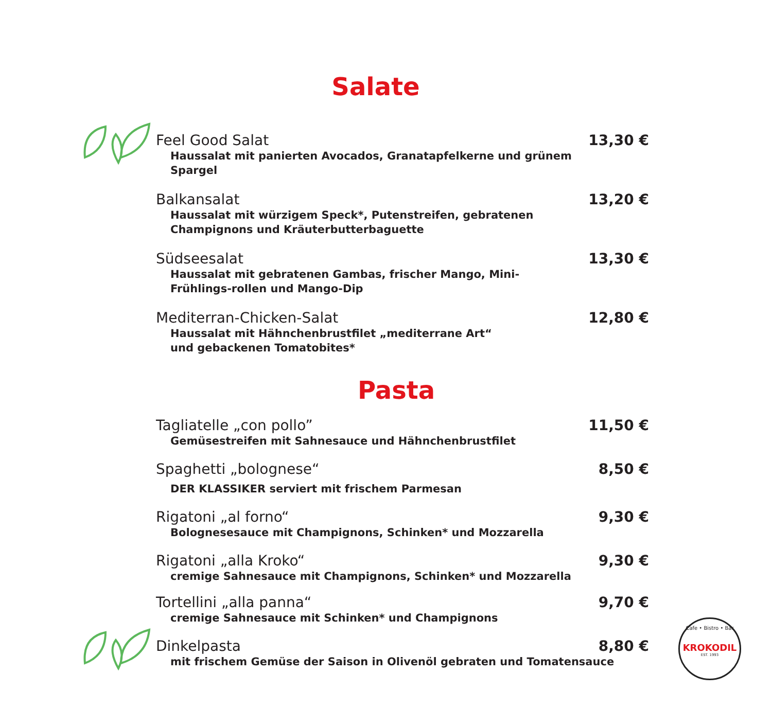Salate
Feel Good Salat 13,30 €
Haussalat mit panierten Avocados, Granatapfelkerne und grünem Spargel
Balkansalat 13,20 €
Haussalat mit würzigem Speck*, Putenstreifen, gebratenen Champignons und Kräuterbutterbaguette
Südseesalat 13,30 €
Haussalat mit gebratenen Gambas, frischer Mango, Mini-Frühlings-rollen und Mango-Dip
Mediterran-Chicken-Salat 12,80 €
Haussalat mit Hähnchenbrustfilet „mediterrane Art“ und gebackenen Tomatobites*
Pasta
Tagliatelle „con pollo” 11,50 €
Gemüsestreifen mit Sahnesauce und Hähnchenbrustfilet
Spaghetti „bolognese“8,50 €
DER KLASSIKER serviert mit frischem Parmesan
Rigatoni „al forno“9,30 €
Bolognesesauce mit Champignons, Schinken* und Mozzarella
Rigatoni „alla Kroko“9,30 €
cremige Sahnesauce mit Champignons, Schinken* und Mozzarella
Tortellini „alla panna“9,70 €
cremige Sahnesauce mit Schinken* und Champignons
Dinkelpasta 8,80 €
mit frischem Gemüse der Saison in Olivenöl gebraten und Tomatensauce
Cafe • Bistro • Bar
KROKODIL
EST. 1993